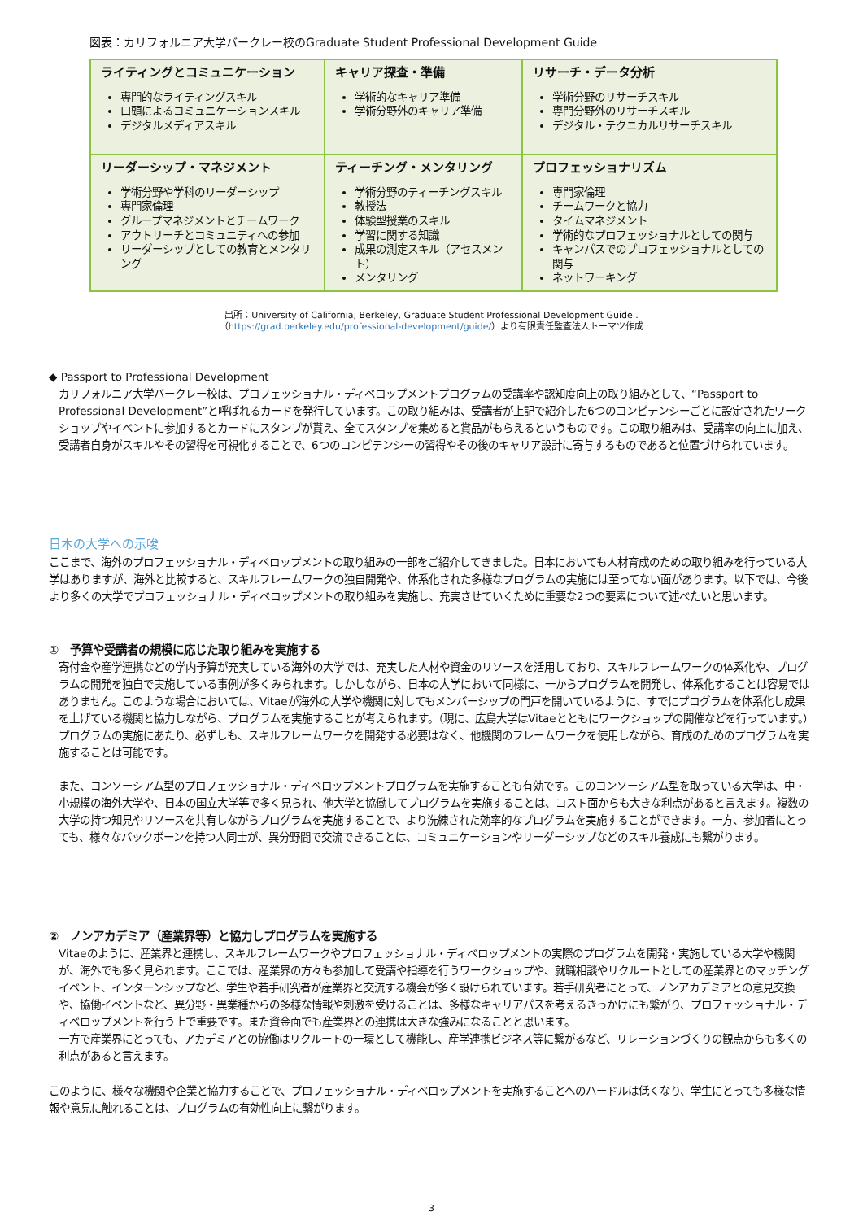図表：カリフォルニア大学バークレー校のGraduate Student Professional Development Guide
| ライティングとコミュニケーション 専門的なライティングスキル 口頭によるコミュニケーションスキル デジタルメディアスキル | キャリア探査・準備 学術的なキャリア準備 学術分野外のキャリア準備 | リサーチ・データ分析 学術分野のリサーチスキル 専門分野外のリサーチスキル デジタル・テクニカルリサーチスキル |
| リーダーシップ・マネジメント 学術分野や学科のリーダーシップ 専門家倫理 グループマネジメントとチームワーク アウトリーチとコミュニティへの参加 リーダーシップとしての教育とメンタリング | ティーチング・メンタリング 学術分野のティーチングスキル 教授法 体験型授業のスキル 学習に関する知識 成果の測定スキル（アセスメント） メンタリング | プロフェッショナリズム 専門家倫理 チームワークと協力 タイムマネジメント 学術的なプロフェッショナルとしての関与 キャンパスでのプロフェッショナルとしての関与 ネットワーキング |
出所：University of California, Berkeley, Graduate Student Professional Development Guide .
（https://grad.berkeley.edu/professional-development/guide/）より有限責任監査法人トーマツ作成
◆ Passport to Professional Development
カリフォルニア大学バークレー校は、プロフェッショナル・ディベロップメントプログラムの受講率や認知度向上の取り組みとして、“Passport to Professional Development”と呼ばれるカードを発行しています。この取り組みは、受講者が上記で紹介した6つのコンピテンシーごとに設定されたワークショップやイベントに参加するとカードにスタンプが貰え、全てスタンプを集めると賞品がもらえるというものです。この取り組みは、受講率の向上に加え、受講者自身がスキルやその習得を可視化することで、6つのコンピテンシーの習得やその後のキャリア設計に寄与するものであると位置づけられています。
日本の大学への示唆
ここまで、海外のプロフェッショナル・ディベロップメントの取り組みの一部をご紹介してきました。日本においても人材育成のための取り組みを行っている大学はありますが、海外と比較すると、スキルフレームワークの独自開発や、体系化された多様なプログラムの実施には至ってない面があります。以下では、今後より多くの大学でプロフェッショナル・ディベロップメントの取り組みを実施し、充実させていくために重要な2つの要素について述べたいと思います。
①　予算や受講者の規模に応じた取り組みを実施する
寄付金や産学連携などの学内予算が充実している海外の大学では、充実した人材や資金のリソースを活用しており、スキルフレームワークの体系化や、プログラムの開発を独自で実施している事例が多くみられます。しかしながら、日本の大学において同様に、一からプログラムを開発し、体系化することは容易ではありません。このような場合においては、Vitaeが海外の大学や機関に対してもメンバーシップの門戸を開いているように、すでにプログラムを体系化し成果を上げている機関と協力しながら、プログラムを実施することが考えられます。（現に、広島大学はVitaeとともにワークショップの開催などを行っています。）プログラムの実施にあたり、必ずしも、スキルフレームワークを開発する必要はなく、他機関のフレームワークを使用しながら、育成のためのプログラムを実施することは可能です。
また、コンソーシアム型のプロフェッショナル・ディベロップメントプログラムを実施することも有効です。このコンソーシアム型を取っている大学は、中・小規模の海外大学や、日本の国立大学等で多く見られ、他大学と協働してプログラムを実施することは、コスト面からも大きな利点があると言えます。複数の大学の持つ知見やリソースを共有しながらプログラムを実施することで、より洗練された効率的なプログラムを実施することができます。一方、参加者にとっても、様々なバックボーンを持つ人同士が、異分野間で交流できることは、コミュニケーションやリーダーシップなどのスキル養成にも繋がります。
②　ノンアカデミア（産業界等）と協力しプログラムを実施する
Vitaeのように、産業界と連携し、スキルフレームワークやプロフェッショナル・ディベロップメントの実際のプログラムを開発・実施している大学や機関が、海外でも多く見られます。ここでは、産業界の方々も参加して受講や指導を行うワークショップや、就職相談やリクルートとしての産業界とのマッチングイベント、インターンシップなど、学生や若手研究者が産業界と交流する機会が多く設けられています。若手研究者にとって、ノンアカデミアとの意見交換や、協働イベントなど、異分野・異業種からの多様な情報や刺激を受けることは、多様なキャリアパスを考えるきっかけにも繋がり、プロフェッショナル・ディベロップメントを行う上で重要です。また資金面でも産業界との連携は大きな強みになることと思います。
一方で産業界にとっても、アカデミアとの協働はリクルートの一環として機能し、産学連携ビジネス等に繋がるなど、リレーションづくりの観点からも多くの利点があると言えます。
このように、様々な機関や企業と協力することで、プロフェッショナル・ディベロップメントを実施することへのハードルは低くなり、学生にとっても多様な情報や意見に触れることは、プログラムの有効性向上に繋がります。
3